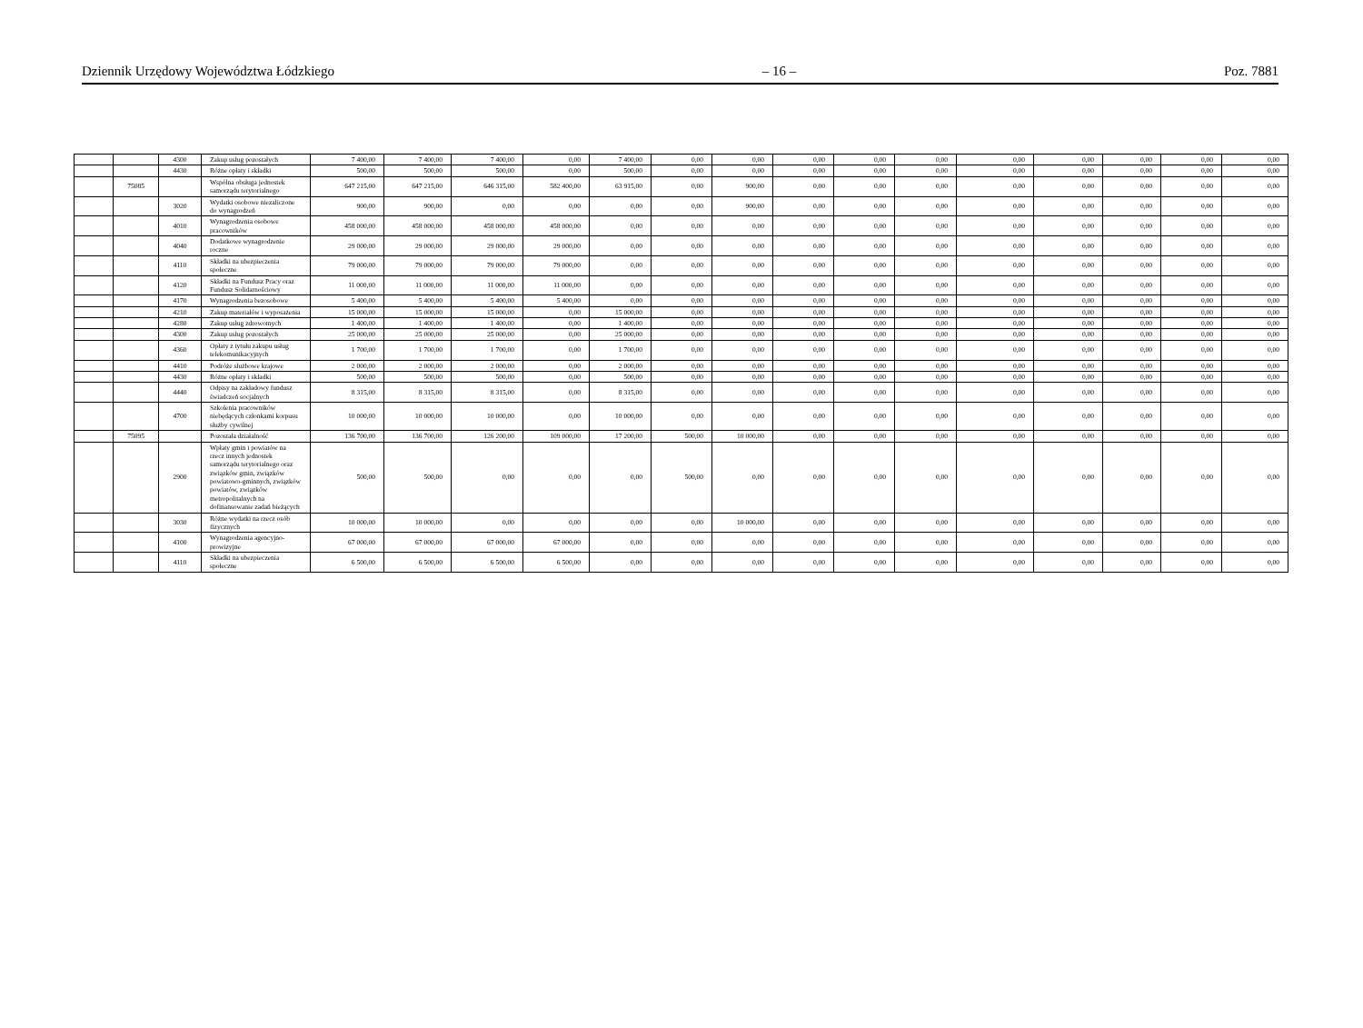Dziennik Urzędowy Województwa Łódzkiego – 16 – Poz. 7881
| | | 4300 | Zakup usług pozostałych | 7 400,00 | 7 400,00 | 7 400,00 | 0,00 | 7 400,00 | 0,00 | 0,00 | 0,00 | 0,00 | 0,00 | 0,00 | 0,00 | 0,00 | 0,00 | 0,00 |
| | | 4430 | Różne opłaty i składki | 500,00 | 500,00 | 500,00 | 0,00 | 500,00 | 0,00 | 0,00 | 0,00 | 0,00 | 0,00 | 0,00 | 0,00 | 0,00 | 0,00 | 0,00 |
| | 75085 | | Wspólna obsługa jednostek samorządu terytorialnego | 647 215,00 | 647 215,00 | 646 315,00 | 582 400,00 | 63 915,00 | 0,00 | 900,00 | 0,00 | 0,00 | 0,00 | 0,00 | 0,00 | 0,00 | 0,00 | 0,00 |
| | | 3020 | Wydatki osobowe niezaliczone do wynagrodzeń | 900,00 | 900,00 | 0,00 | 0,00 | 0,00 | 0,00 | 900,00 | 0,00 | 0,00 | 0,00 | 0,00 | 0,00 | 0,00 | 0,00 | 0,00 |
| | | 4010 | Wynagrodzenia osobowe pracowników | 458 000,00 | 458 000,00 | 458 000,00 | 458 000,00 | 0,00 | 0,00 | 0,00 | 0,00 | 0,00 | 0,00 | 0,00 | 0,00 | 0,00 | 0,00 | 0,00 |
| | | 4040 | Dodatkowe wynagrodzenie roczne | 29 000,00 | 29 000,00 | 29 000,00 | 29 000,00 | 0,00 | 0,00 | 0,00 | 0,00 | 0,00 | 0,00 | 0,00 | 0,00 | 0,00 | 0,00 | 0,00 |
| | | 4110 | Składki na ubezpieczenia społeczne | 79 000,00 | 79 000,00 | 79 000,00 | 79 000,00 | 0,00 | 0,00 | 0,00 | 0,00 | 0,00 | 0,00 | 0,00 | 0,00 | 0,00 | 0,00 | 0,00 |
| | | 4120 | Składki na Fundusz Pracy oraz Fundusz Solidarnościowy | 11 000,00 | 11 000,00 | 11 000,00 | 11 000,00 | 0,00 | 0,00 | 0,00 | 0,00 | 0,00 | 0,00 | 0,00 | 0,00 | 0,00 | 0,00 | 0,00 |
| | | 4170 | Wynagrodzenia bezosobowe | 5 400,00 | 5 400,00 | 5 400,00 | 5 400,00 | 0,00 | 0,00 | 0,00 | 0,00 | 0,00 | 0,00 | 0,00 | 0,00 | 0,00 | 0,00 | 0,00 |
| | | 4210 | Zakup materiałów i wyposażenia | 15 000,00 | 15 000,00 | 15 000,00 | 0,00 | 15 000,00 | 0,00 | 0,00 | 0,00 | 0,00 | 0,00 | 0,00 | 0,00 | 0,00 | 0,00 | 0,00 |
| | | 4280 | Zakup usług zdrowotnych | 1 400,00 | 1 400,00 | 1 400,00 | 0,00 | 1 400,00 | 0,00 | 0,00 | 0,00 | 0,00 | 0,00 | 0,00 | 0,00 | 0,00 | 0,00 | 0,00 |
| | | 4300 | Zakup usług pozostałych | 25 000,00 | 25 000,00 | 25 000,00 | 0,00 | 25 000,00 | 0,00 | 0,00 | 0,00 | 0,00 | 0,00 | 0,00 | 0,00 | 0,00 | 0,00 | 0,00 |
| | | 4360 | Opłaty z tytułu zakupu usług telekomunikacyjnych | 1 700,00 | 1 700,00 | 1 700,00 | 0,00 | 1 700,00 | 0,00 | 0,00 | 0,00 | 0,00 | 0,00 | 0,00 | 0,00 | 0,00 | 0,00 | 0,00 |
| | | 4410 | Podróże służbowe krajowe | 2 000,00 | 2 000,00 | 2 000,00 | 0,00 | 2 000,00 | 0,00 | 0,00 | 0,00 | 0,00 | 0,00 | 0,00 | 0,00 | 0,00 | 0,00 | 0,00 |
| | | 4430 | Różne opłaty i składki | 500,00 | 500,00 | 500,00 | 0,00 | 500,00 | 0,00 | 0,00 | 0,00 | 0,00 | 0,00 | 0,00 | 0,00 | 0,00 | 0,00 | 0,00 |
| | | 4440 | Odpisy na zakładowy fundusz świadczeń socjalnych | 8 315,00 | 8 315,00 | 8 315,00 | 0,00 | 8 315,00 | 0,00 | 0,00 | 0,00 | 0,00 | 0,00 | 0,00 | 0,00 | 0,00 | 0,00 | 0,00 |
| | | 4700 | Szkolenia pracowników niebędących członkami korpusu służby cywilnej | 10 000,00 | 10 000,00 | 10 000,00 | 0,00 | 10 000,00 | 0,00 | 0,00 | 0,00 | 0,00 | 0,00 | 0,00 | 0,00 | 0,00 | 0,00 | 0,00 |
| | 75095 | | Pozostała działalność | 136 700,00 | 136 700,00 | 126 200,00 | 109 000,00 | 17 200,00 | 500,00 | 10 000,00 | 0,00 | 0,00 | 0,00 | 0,00 | 0,00 | 0,00 | 0,00 | 0,00 |
| | | 2900 | Wpłaty gmin i powiatów na rzecz innych jednostek samorządu terytorialnego oraz związków gmin, związków powiatowo-gminnych, związków powiatów, związków metropolitalnych na dofinansowanie zadań bieżących | 500,00 | 500,00 | 0,00 | 0,00 | 0,00 | 500,00 | 0,00 | 0,00 | 0,00 | 0,00 | 0,00 | 0,00 | 0,00 | 0,00 | 0,00 |
| | | 3030 | Różne wydatki na rzecz osób fizycznych | 10 000,00 | 10 000,00 | 0,00 | 0,00 | 0,00 | 0,00 | 10 000,00 | 0,00 | 0,00 | 0,00 | 0,00 | 0,00 | 0,00 | 0,00 | 0,00 |
| | | 4100 | Wynagrodzenia agencyjno-prowizyjne | 67 000,00 | 67 000,00 | 67 000,00 | 67 000,00 | 0,00 | 0,00 | 0,00 | 0,00 | 0,00 | 0,00 | 0,00 | 0,00 | 0,00 | 0,00 | 0,00 |
| | | 4110 | Składki na ubezpieczenia społeczne | 6 500,00 | 6 500,00 | 6 500,00 | 6 500,00 | 0,00 | 0,00 | 0,00 | 0,00 | 0,00 | 0,00 | 0,00 | 0,00 | 0,00 | 0,00 | 0,00 |